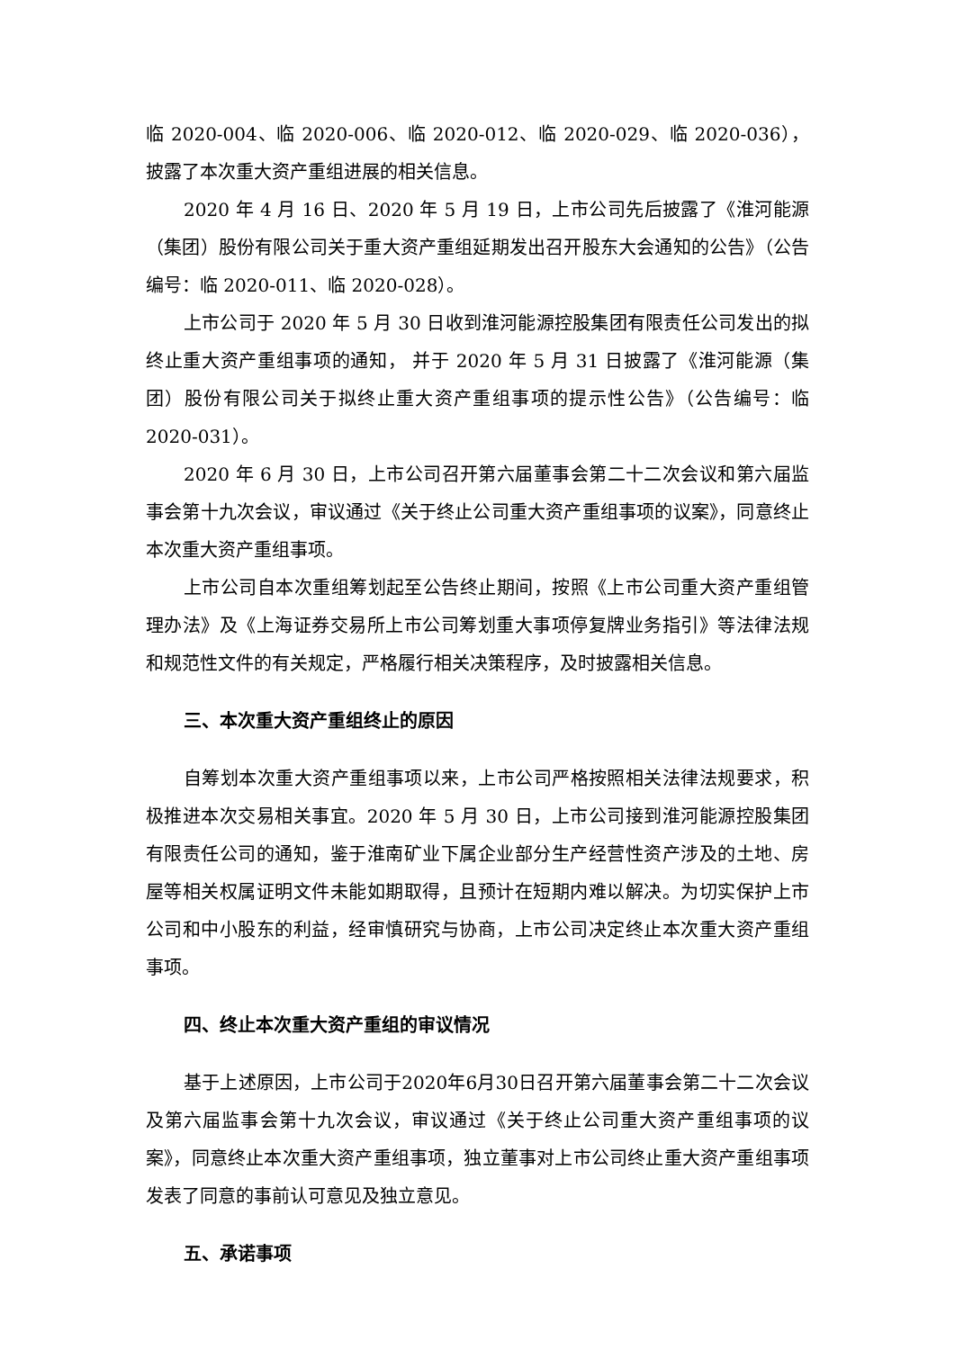临 2020-004、临 2020-006、临 2020-012、临 2020-029、临 2020-036），披露了本次重大资产重组进展的相关信息。
2020 年 4 月 16 日、2020 年 5 月 19 日，上市公司先后披露了《淮河能源（集团）股份有限公司关于重大资产重组延期发出召开股东大会通知的公告》（公告编号：临 2020-011、临 2020-028）。
上市公司于 2020 年 5 月 30 日收到淮河能源控股集团有限责任公司发出的拟终止重大资产重组事项的通知， 并于 2020 年 5 月 31 日披露了《淮河能源（集团）股份有限公司关于拟终止重大资产重组事项的提示性公告》（公告编号：临 2020-031）。
2020 年 6 月 30 日，上市公司召开第六届董事会第二十二次会议和第六届监事会第十九次会议，审议通过《关于终止公司重大资产重组事项的议案》，同意终止本次重大资产重组事项。
上市公司自本次重组筹划起至公告终止期间，按照《上市公司重大资产重组管理办法》及《上海证券交易所上市公司筹划重大事项停复牌业务指引》等法律法规和规范性文件的有关规定，严格履行相关决策程序，及时披露相关信息。
三、本次重大资产重组终止的原因
自筹划本次重大资产重组事项以来，上市公司严格按照相关法律法规要求，积极推进本次交易相关事宜。2020 年 5 月 30 日，上市公司接到淮河能源控股集团有限责任公司的通知，鉴于淮南矿业下属企业部分生产经营性资产涉及的土地、房屋等相关权属证明文件未能如期取得，且预计在短期内难以解决。为切实保护上市公司和中小股东的利益，经审慎研究与协商，上市公司决定终止本次重大资产重组事项。
四、终止本次重大资产重组的审议情况
基于上述原因，上市公司于2020年6月30日召开第六届董事会第二十二次会议及第六届监事会第十九次会议，审议通过《关于终止公司重大资产重组事项的议案》，同意终止本次重大资产重组事项，独立董事对上市公司终止重大资产重组事项发表了同意的事前认可意见及独立意见。
五、承诺事项